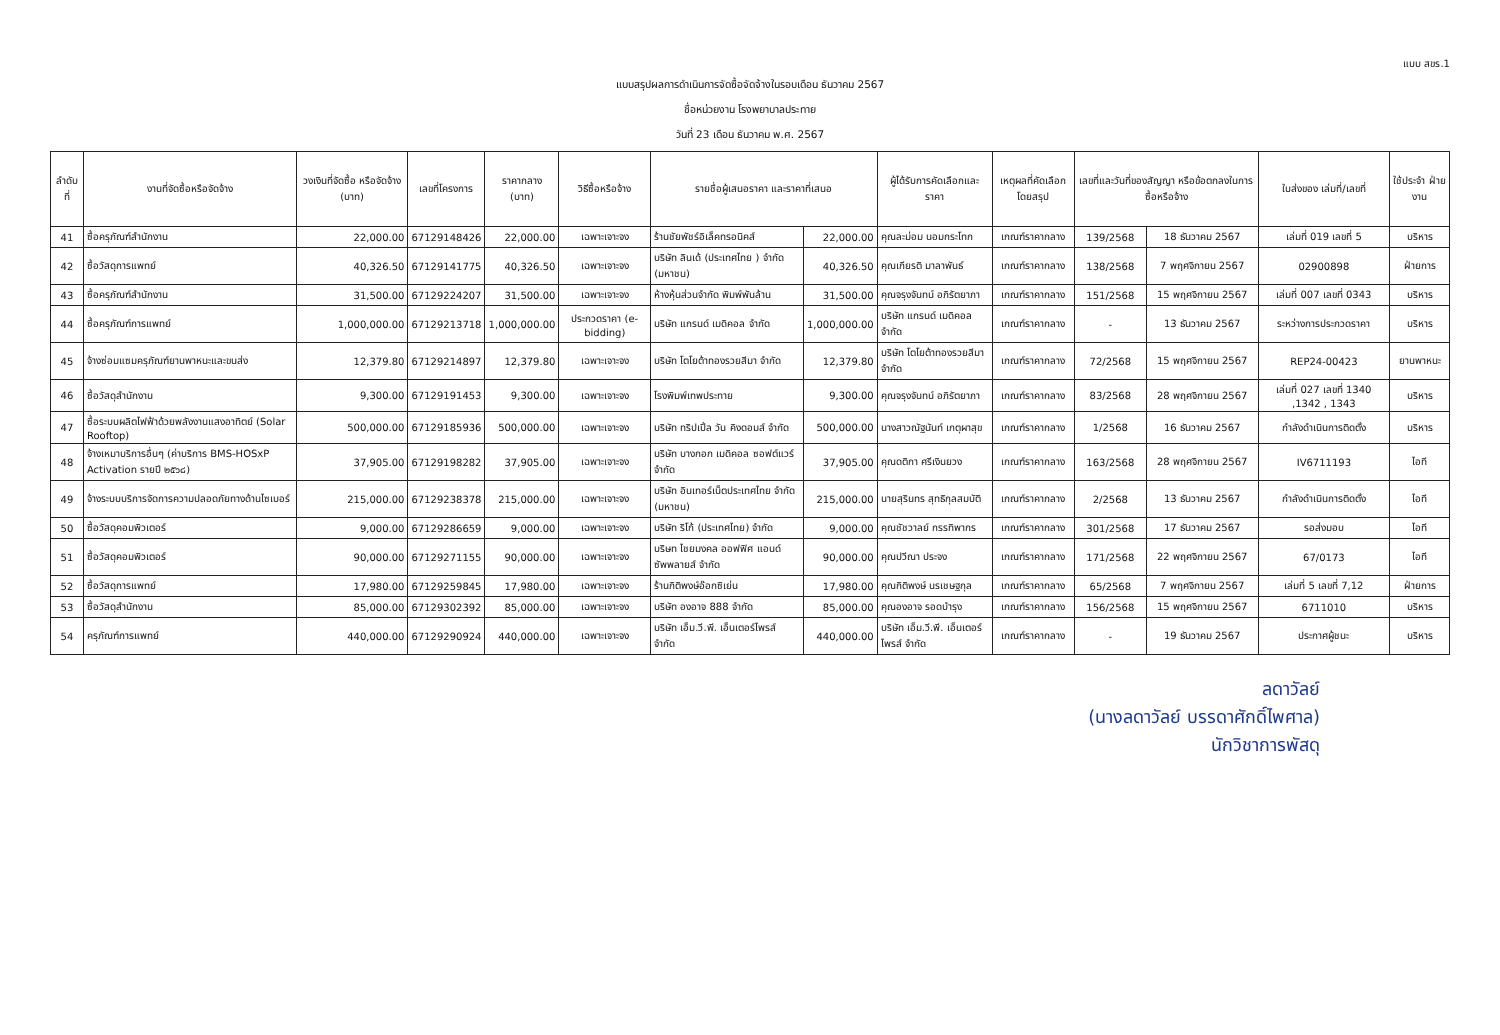แบบ สขร.1
แบบสรุปผลการดำเนินการจัดซื้อจัดจ้างในรอบเดือน ธันวาคม 2567
ชื่อหน่วยงาน โรงพยาบาลประทาย
วันที่ 23 เดือน ธันวาคม พ.ศ. 2567
| ลำดับที่ | งานที่จัดซื้อหรือจัดจ้าง | วงเงินที่จัดซื้อ หรือจัดจ้าง (บาท) | เลขที่โครงการ | ราคากลาง (บาท) | วิธีซื้อหรือจ้าง | รายชื่อผู้เสนอราคา และราคาที่เสนอ | | ผู้ได้รับการคัดเลือกและราคา | เหตุผลที่คัดเลือก โดยสรุป | เลขที่และวันที่ของสัญญา หรือข้อตกลงในการซื้อหรือจ้าง | | ใบส่งของ เล่มที่/เลขที่ | ใช้ประจำ ฝ่ายงาน |
| --- | --- | --- | --- | --- | --- | --- | --- | --- | --- | --- | --- | --- | --- |
| 41 | ซื้อครุภัณฑ์สำนักงาน | 22,000.00 | 67129148426 | 22,000.00 | เฉพาะเจาะจง | ร้านชัยพัชร์อิเล็คทรอนิคส์ | 22,000.00 | คุณละม่อม นอมกระโทก | เกณฑ์ราคากลาง | 139/2568 | 18 ธันวาคม 2567 | เล่มที่ 019 เลขที่ 5 | บริหาร |
| 42 | ซื้อวัสดุการแพทย์ | 40,326.50 | 67129141775 | 40,326.50 | เฉพาะเจาะจง | บริษัท ลินเด้ (ประเทศไทย ) จำกัด (มหาชน) | 40,326.50 | คุณเกียรติ มาลาพันธ์ | เกณฑ์ราคากลาง | 138/2568 | 7 พฤศจิกายน 2567 | 02900898 | ฝ่ายการ |
| 43 | ซื้อครุภัณฑ์สำนักงาน | 31,500.00 | 67129224207 | 31,500.00 | เฉพาะเจาะจง | ห้างหุ้นส่วนจำกัด พิมพ์พันล้าน | 31,500.00 | คุณจรุงจันทน์ อภิรัตยาภา | เกณฑ์ราคากลาง | 151/2568 | 15 พฤศจิกายน 2567 | เล่มที่ 007 เลขที่ 0343 | บริหาร |
| 44 | ซื้อครุภัณฑ์การแพทย์ | 1,000,000.00 | 67129213718 | 1,000,000.00 | ประกวดราคา (e-bidding) | บริษัท แกรนด์ เมดิคอล จำกัด | 1,000,000.00 | บริษัท แกรนด์ เมดิคอล จำกัด | เกณฑ์ราคากลาง | - | 13 ธันวาคม 2567 | ระหว่างการประกวดราคา | บริหาร |
| 45 | จ้างซ่อมแซมครุภัณฑ์ยานพาหนะและขนส่ง | 12,379.80 | 67129214897 | 12,379.80 | เฉพาะเจาะจง | บริษัท โตโยต้าทองรวยสีมา จำกัด | 12,379.80 | บริษัท โตโยต้าทองรวยสีมา จำกัด | เกณฑ์ราคากลาง | 72/2568 | 15 พฤศจิกายน 2567 | REP24-00423 | ยานพาหนะ |
| 46 | ซื้อวัสดุสำนักงาน | 9,300.00 | 67129191453 | 9,300.00 | เฉพาะเจาะจง | โรงพิมพ์เทพประทาย | 9,300.00 | คุณจรุงจันทน์ อภิรัตยาภา | เกณฑ์ราคากลาง | 83/2568 | 28 พฤศจิกายน 2567 | เล่มที่ 027 เลขที่ 1340 ,1342 , 1343 | บริหาร |
| 47 | ซื้อระบบผลิตไฟฟ้าด้วยพลังงานแสงอาทิตย์ (Solar Rooftop) | 500,000.00 | 67129185936 | 500,000.00 | เฉพาะเจาะจง | บริษัท ทริปเปิ้ล วัน คิงดอมส์ จำกัด | 500,000.00 | นางสาวณัฐนันท์ เกตุผาสุข | เกณฑ์ราคากลาง | 1/2568 | 16 ธันวาคม 2567 | กำลังดำเนินการติดตั้ง | บริหาร |
| 48 | จ้างเหมาบริการอื่นๆ (ค่าบริการ BMS-HOSxP Activation รายปี ๒๕๖๘) | 37,905.00 | 67129198282 | 37,905.00 | เฉพาะเจาะจง | บริษัท บางกอก เมดิคอล ซอฟต์แวร์ จำกัด | 37,905.00 | คุณดติกา ศรีเงินยวง | เกณฑ์ราคากลาง | 163/2568 | 28 พฤศจิกายน 2567 | IV6711193 | ไอที |
| 49 | จ้างระบบบริการจัดการความปลอดภัยทางด้านไซเบอร์ | 215,000.00 | 67129238378 | 215,000.00 | เฉพาะเจาะจง | บริษัท อินเทอร์เน็ตประเทศไทย จำกัด (มหาชน) | 215,000.00 | นายสุรินทร สุทธิกุลสมบัติ | เกณฑ์ราคากลาง | 2/2568 | 13 ธันวาคม 2567 | กำลังดำเนินการติดตั้ง | ไอที |
| 50 | ซื้อวัสดุคอมพิวเตอร์ | 9,000.00 | 67129286659 | 9,000.00 | เฉพาะเจาะจง | บริษัท ริโก้ (ประเทศไทย) จำกัด | 9,000.00 | คุณชัชวาลย์ กรรทิพากร | เกณฑ์ราคากลาง | 301/2568 | 17 ธันวาคม 2567 | รอส่งมอบ | ไอที |
| 51 | ซื้อวัสดุคอมพิวเตอร์ | 90,000.00 | 67129271155 | 90,000.00 | เฉพาะเจาะจง | บริษท ไชยมงคล ออฟฟิศ แอนด์ ซัพพลายส์ จำกัด | 90,000.00 | คุณปวีณา ประจง | เกณฑ์ราคากลาง | 171/2568 | 22 พฤศจิกายน 2567 | 67/0173 | ไอที |
| 52 | ซื้อวัสดุการแพทย์ | 17,980.00 | 67129259845 | 17,980.00 | เฉพาะเจาะจง | ร้านกิติพงษ์อ๊อกซิเย่น | 17,980.00 | คุณกิติพงษ์ นรเชษฐกุล | เกณฑ์ราคากลาง | 65/2568 | 7 พฤศจิกายน 2567 | เล่มที่ 5 เลขที่ 7,12 | ฝ่ายการ |
| 53 | ซื้อวัสดุสำนักงาน | 85,000.00 | 67129302392 | 85,000.00 | เฉพาะเจาะจง | บริษัท องอาจ 888 จำกัด | 85,000.00 | คุณองอาจ รอดบำรุง | เกณฑ์ราคากลาง | 156/2568 | 15 พฤศจิกายน 2567 | 6711010 | บริหาร |
| 54 | ครุภัณฑ์การแพทย์ | 440,000.00 | 67129290924 | 440,000.00 | เฉพาะเจาะจง | บริษัท เอ็ม.วี.พี. เอ็นเตอร์ไพรส์ จำกัด | 440,000.00 | บริษัท เอ็ม.วี.พี. เอ็นเตอร์ไพรส์ จำกัด | เกณฑ์ราคากลาง | - | 19 ธันวาคม 2567 | ประกาศผู้ชนะ | บริหาร |
ลดาวัลย์
(นางลดาวัลย์ บรรดาศักดิ์ไพศาล)
นักวิชาการพัสดุ